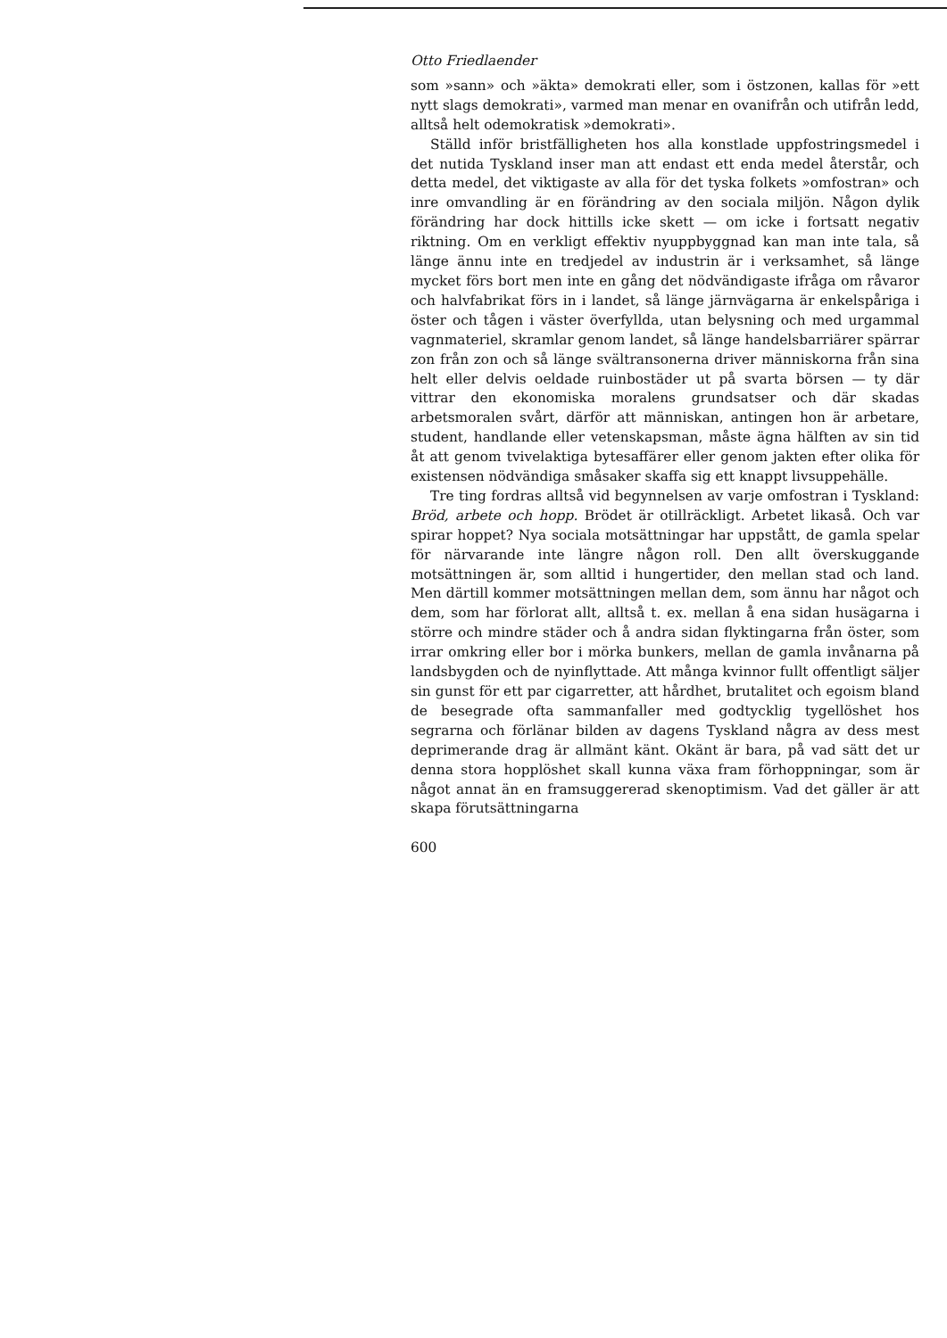Otto Friedlaender
som »sann» och »äkta» demokrati eller, som i östzonen, kallas för »ett nytt slags demokrati», varmed man menar en ovanifrån och utifrån ledd, alltså helt odemokratisk »demokrati».
Ställd inför bristfälligheten hos alla konstlade uppfostringsmedel i det nutida Tyskland inser man att endast ett enda medel återstår, och detta medel, det viktigaste av alla för det tyska folkets »omfostran» och inre omvandling är en förändring av den sociala miljön. Någon dylik förändring har dock hittills icke skett — om icke i fortsatt negativ riktning. Om en verkligt effektiv nyuppbyggnad kan man inte tala, så länge ännu inte en tredjedel av industrin är i verksamhet, så länge mycket förs bort men inte en gång det nödvändigaste ifråga om råvaror och halvfabrikat förs in i landet, så länge järnvägarna är enkelspåriga i öster och tågen i väster överfyllda, utan belysning och med urgammal vagnmateriel, skramlar genom landet, så länge handelsbarriärer spärrar zon från zon och så länge svältransonerna driver människorna från sina helt eller delvis oeldade ruinbostäder ut på svarta börsen — ty där vittrar den ekonomiska moralens grundsatser och där skadas arbetsmoralen svårt, därför att människan, antingen hon är arbetare, student, handlande eller vetenskapsman, måste ägna hälften av sin tid åt att genom tvivelaktiga bytesaffärer eller genom jakten efter olika för existensen nödvändiga småsaker skaffa sig ett knappt livsuppehälle.
Tre ting fordras alltså vid begynnelsen av varje omfostran i Tyskland: Bröd, arbete och hopp. Brödet är otillräckligt. Arbetet likaså. Och var spirar hoppet? Nya sociala motsättningar har uppstått, de gamla spelar för närvarande inte längre någon roll. Den allt överskuggande motsättningen är, som alltid i hungertider, den mellan stad och land. Men därtill kommer motsättningen mellan dem, som ännu har något och dem, som har förlorat allt, alltså t. ex. mellan å ena sidan husägarna i större och mindre städer och å andra sidan flyktingarna från öster, som irrar omkring eller bor i mörka bunkers, mellan de gamla invånarna på landsbygden och de nyinflyttade. Att många kvinnor fullt offentligt säljer sin gunst för ett par cigarretter, att hårdhet, brutalitet och egoism bland de besegrade ofta sammanfaller med godtycklig tygellöshet hos segrarna och förlänar bilden av dagens Tyskland några av dess mest deprimerande drag är allmänt känt. Okänt är bara, på vad sätt det ur denna stora hopplöshet skall kunna växa fram förhoppningar, som är något annat än en framsuggererad skenoptimism. Vad det gäller är att skapa förutsättningarna
600